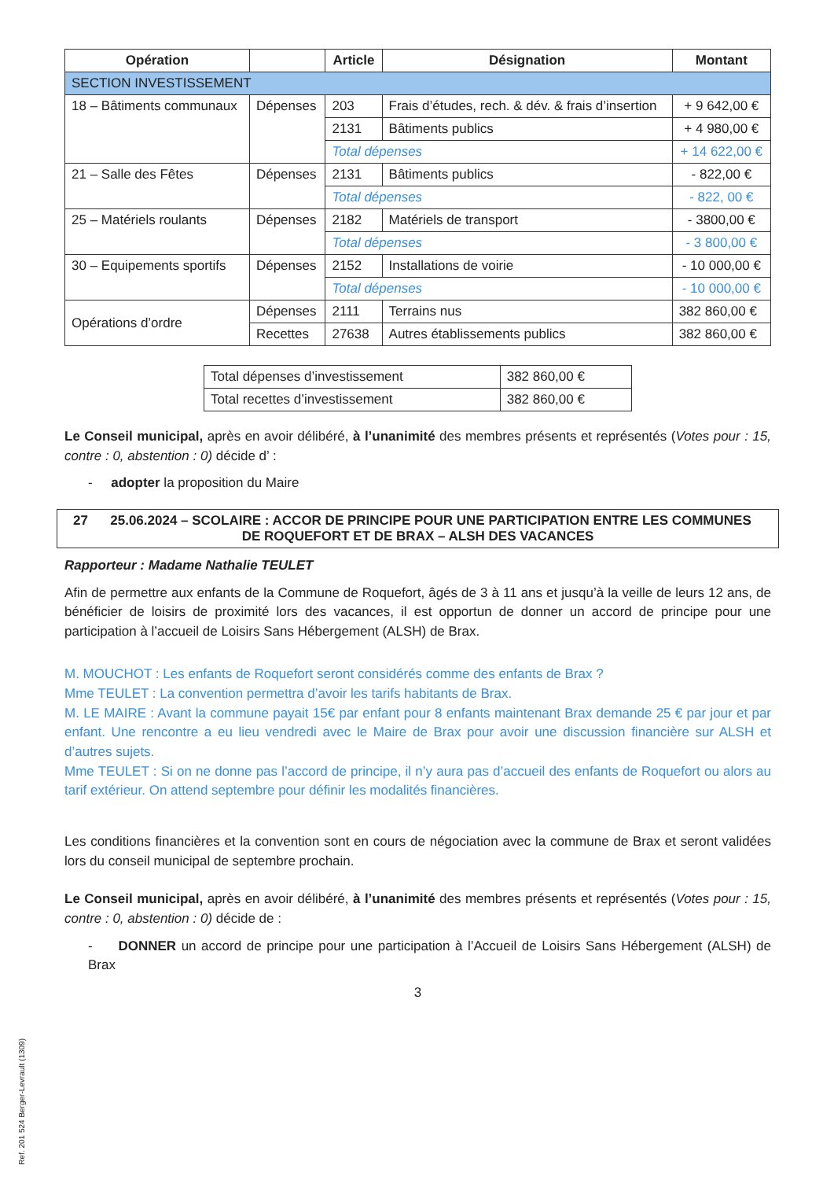| Opération | | Article | Désignation | Montant |
| --- | --- | --- | --- | --- |
| SECTION INVESTISSEMENT | | | | |
| 18 – Bâtiments communaux | Dépenses | 203 | Frais d’études, rech. & dév. & frais d’insertion | + 9 642,00 € |
| | | 2131 | Bâtiments publics | + 4 980,00 € |
| | | Total dépenses | | + 14 622,00 € |
| 21 – Salle des Fêtes | Dépenses | 2131 | Bâtiments publics | - 822,00 € |
| | | Total dépenses | | - 822, 00 € |
| 25 – Matériels roulants | Dépenses | 2182 | Matériels de transport | - 3800,00 € |
| | | Total dépenses | | - 3 800,00 € |
| 30 – Equipements sportifs | Dépenses | 2152 | Installations de voirie | - 10 000,00 € |
| | | Total dépenses | | - 10 000,00 € |
| Opérations d’ordre | Dépenses | 2111 | Terrains nus | 382 860,00 € |
| | Recettes | 27638 | Autres établissements publics | 382 860,00 € |
| Total dépenses d’investissement | 382 860,00 € |
| Total recettes d’investissement | 382 860,00 € |
Le Conseil municipal, après en avoir délibéré, à l’unanimité des membres présents et représentés (Votes pour : 15, contre : 0, abstention : 0) décide d’ :
- adopter la proposition du Maire
27 25.06.2024 – SCOLAIRE : ACCOR DE PRINCIPE POUR UNE PARTICIPATION ENTRE LES COMMUNES
DE ROQUEFORT ET DE BRAX – ALSH DES VACANCES
Rapporteur : Madame Nathalie TEULET
Afin de permettre aux enfants de la Commune de Roquefort, âgés de 3 à 11 ans et jusqu’à la veille de leurs 12 ans, de bénéficier de loisirs de proximité lors des vacances, il est opportun de donner un accord de principe pour une participation à l’accueil de Loisirs Sans Hébergement (ALSH) de Brax.
M. MOUCHOT : Les enfants de Roquefort seront considérés comme des enfants de Brax ?
Mme TEULET : La convention permettra d’avoir les tarifs habitants de Brax.
M. LE MAIRE : Avant la commune payait 15€ par enfant pour 8 enfants maintenant Brax demande 25 € par jour et par enfant. Une rencontre a eu lieu vendredi avec le Maire de Brax pour avoir une discussion financière sur ALSH et d’autres sujets.
Mme TEULET : Si on ne donne pas l’accord de principe, il n’y aura pas d’accueil des enfants de Roquefort ou alors au tarif extérieur. On attend septembre pour définir les modalités financières.
Les conditions financières et la convention sont en cours de négociation avec la commune de Brax et seront validées lors du conseil municipal de septembre prochain.
Le Conseil municipal, après en avoir délibéré, à l’unanimité des membres présents et représentés (Votes pour : 15, contre : 0, abstention : 0) décide de :
- DONNER un accord de principe pour une participation à l’Accueil de Loisirs Sans Hébergement (ALSH) de Brax
3
Ref. 201 524 Berger-Levrault (1309)